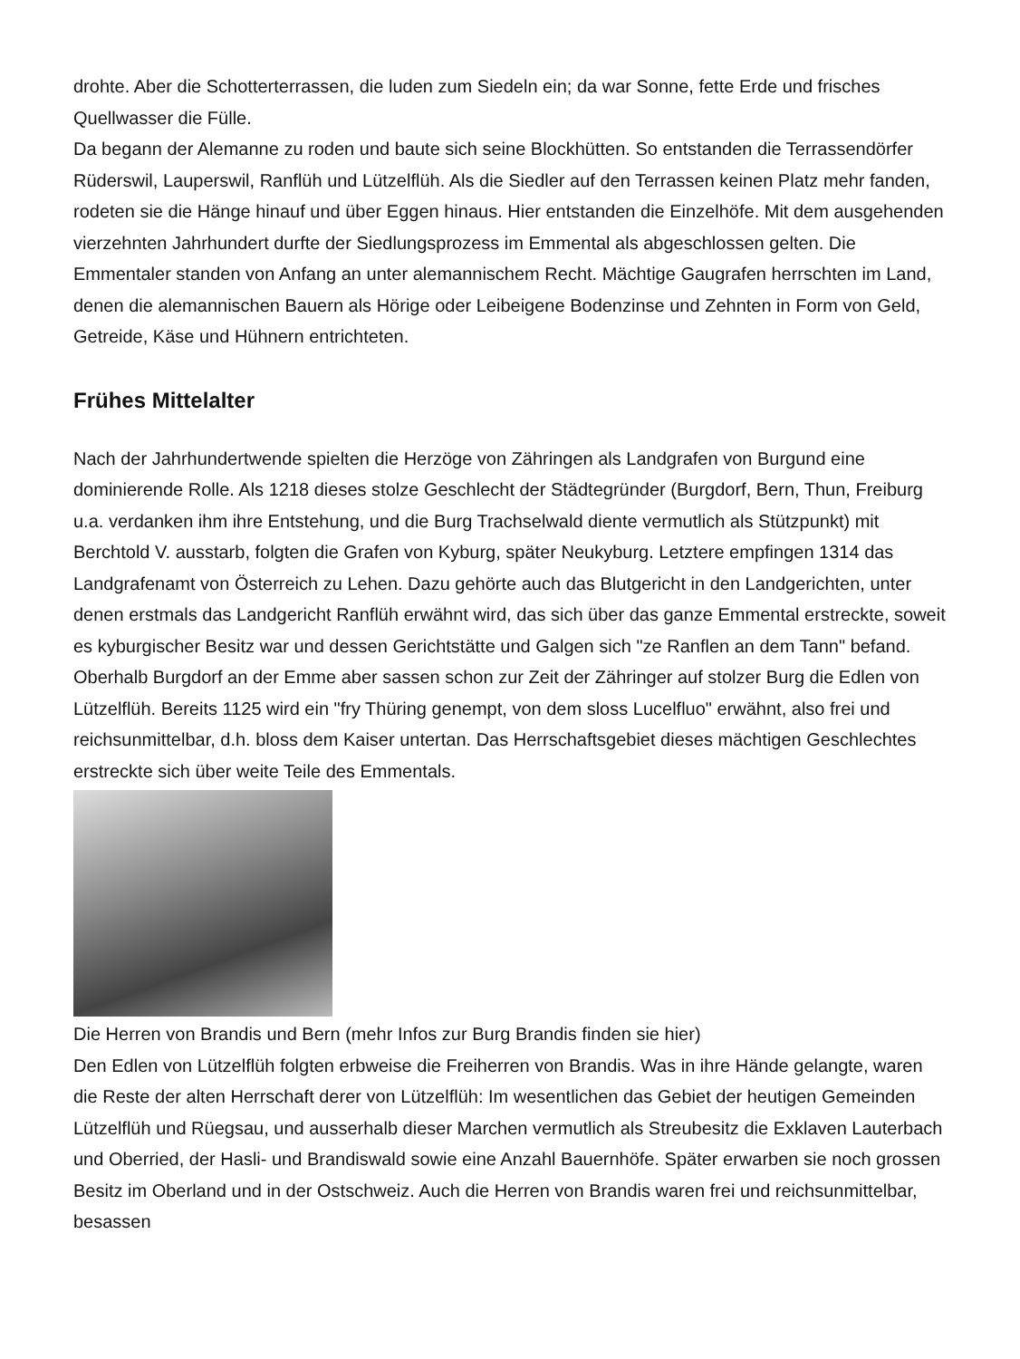drohte. Aber die Schotterterrassen, die luden zum Siedeln ein; da war Sonne, fette Erde und frisches Quellwasser die Fülle.
Da begann der Alemanne zu roden und baute sich seine Blockhütten. So entstanden die Terrassendörfer Rüderswil, Lauperswil, Ranflüh und Lützelflüh. Als die Siedler auf den Terrassen keinen Platz mehr fanden, rodeten sie die Hänge hinauf und über Eggen hinaus. Hier entstanden die Einzelhöfe. Mit dem ausgehenden vierzehnten Jahrhundert durfte der Siedlungsprozess im Emmental als abgeschlossen gelten. Die Emmentaler standen von Anfang an unter alemannischem Recht. Mächtige Gaugrafen herrschten im Land, denen die alemannischen Bauern als Hörige oder Leibeigene Bodenzinse und Zehnten in Form von Geld, Getreide, Käse und Hühnern entrichteten.
Frühes Mittelalter
Nach der Jahrhundertwende spielten die Herzöge von Zähringen als Landgrafen von Burgund eine dominierende Rolle. Als 1218 dieses stolze Geschlecht der Städtegründer (Burgdorf, Bern, Thun, Freiburg u.a. verdanken ihm ihre Entstehung, und die Burg Trachselwald diente vermutlich als Stützpunkt) mit Berchtold V. ausstarb, folgten die Grafen von Kyburg, später Neukyburg. Letztere empfingen 1314 das Landgrafenamt von Österreich zu Lehen. Dazu gehörte auch das Blutgericht in den Landgerichten, unter denen erstmals das Landgericht Ranflüh erwähnt wird, das sich über das ganze Emmental erstreckte, soweit es kyburgischer Besitz war und dessen Gerichtstätte und Galgen sich "ze Ranflen an dem Tann" befand. Oberhalb Burgdorf an der Emme aber sassen schon zur Zeit der Zähringer auf stolzer Burg die Edlen von Lützelflüh. Bereits 1125 wird ein "fry Thüring genempt, von dem sloss Lucelfluo" erwähnt, also frei und reichsunmittelbar, d.h. bloss dem Kaiser untertan. Das Herrschaftsgebiet dieses mächtigen Geschlechtes erstreckte sich über weite Teile des Emmentals.
Die Herren von Brandis und Bern (mehr Infos zur Burg Brandis finden sie hier)
Den Edlen von Lützelflüh folgten erbweise die Freiherren von Brandis. Was in ihre Hände gelangte, waren die Reste der alten Herrschaft derer von Lützelflüh: Im wesentlichen das Gebiet der heutigen Gemeinden Lützelflüh und Rüegsau, und ausserhalb dieser Marchen vermutlich als Streubesitz die Exklaven Lauterbach und Oberried, der Hasli- und Brandiswald sowie eine Anzahl Bauernhöfe. Später erwarben sie noch grossen Besitz im Oberland und in der Ostschweiz. Auch die Herren von Brandis waren frei und reichsunmittelbar, besassen